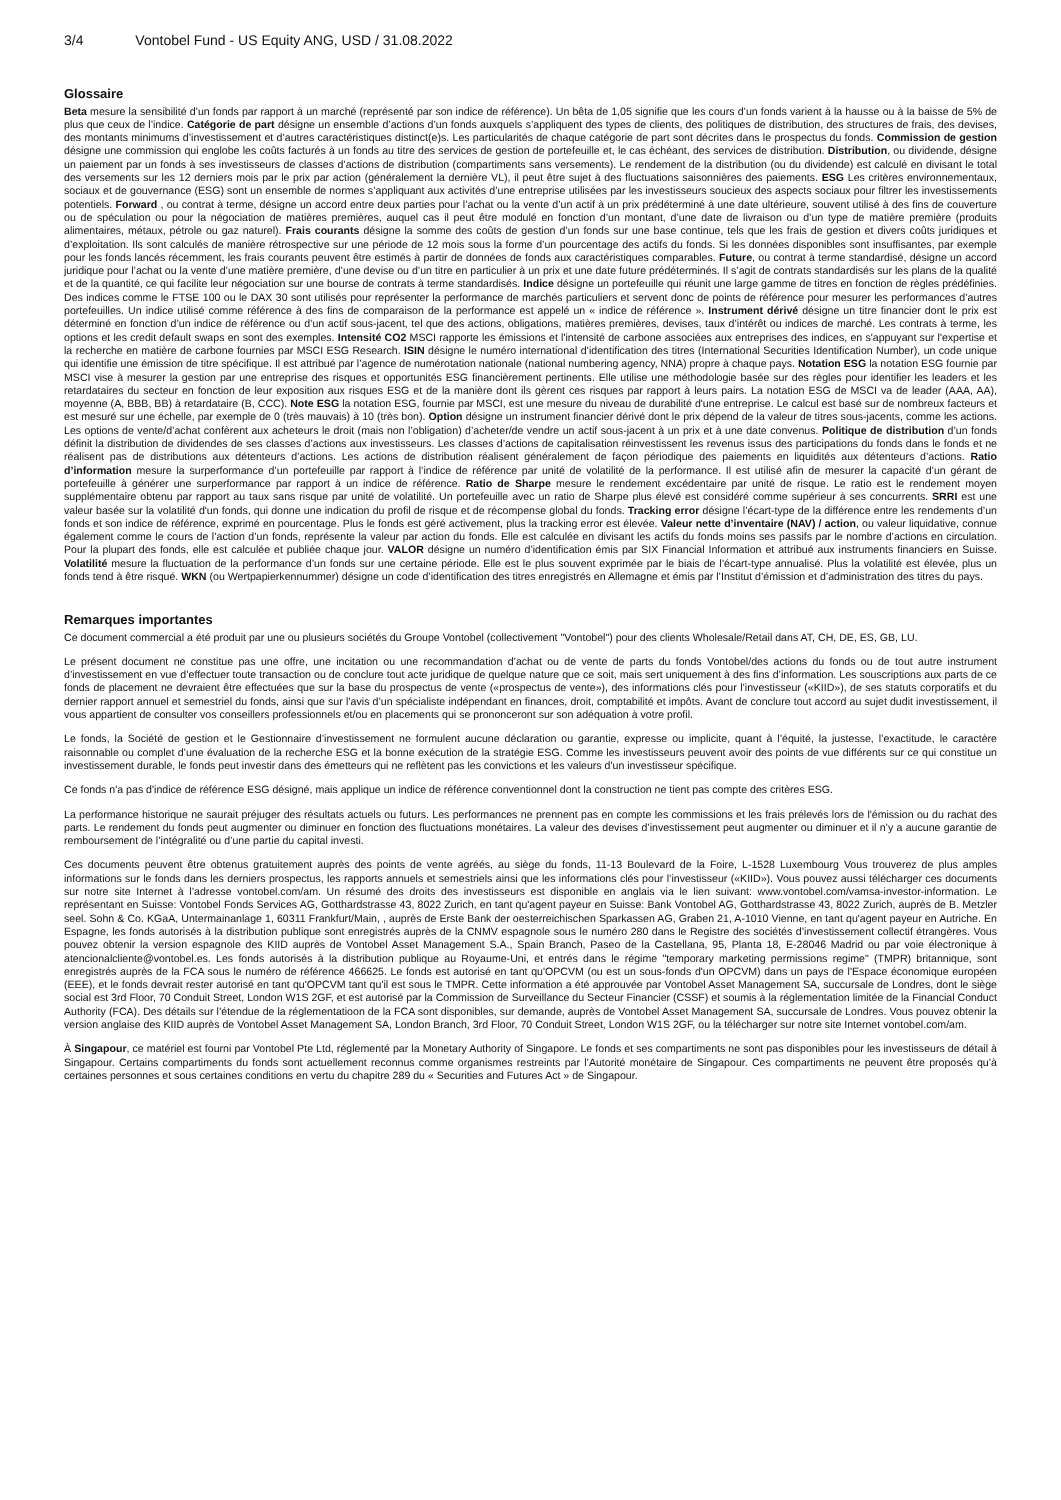3/4 Vontobel Fund - US Equity ANG, USD / 31.08.2022
Glossaire
Beta mesure la sensibilité d’un fonds par rapport à un marché (représenté par son indice de référence). Un bêta de 1,05 signifie que les cours d’un fonds varient à la hausse ou à la baisse de 5% de plus que ceux de l’indice. Catégorie de part désigne un ensemble d’actions d’un fonds auxquels s’appliquent des types de clients, des politiques de distribution, des structures de frais, des devises, des montants minimums d’investissement et d’autres caractéristiques distinct(e)s. Les particularités de chaque catégorie de part sont décrites dans le prospectus du fonds. Commission de gestion désigne une commission qui englobe les coûts facturés à un fonds au titre des services de gestion de portefeuille et, le cas échéant, des services de distribution. Distribution, ou dividende, désigne un paiement par un fonds à ses investisseurs de classes d’actions de distribution (compartiments sans versements). Le rendement de la distribution (ou du dividende) est calculé en divisant le total des versements sur les 12 derniers mois par le prix par action (généralement la dernière VL), il peut être sujet à des fluctuations saisonnières des paiements. ESG Les critères environnementaux, sociaux et de gouvernance (ESG) sont un ensemble de normes s’appliquant aux activités d’une entreprise utilisées par les investisseurs soucieux des aspects sociaux pour filtrer les investissements potentiels. Forward , ou contrat à terme, désigne un accord entre deux parties pour l’achat ou la vente d’un actif à un prix prédéterminé à une date ultérieure, souvent utilisé à des fins de couverture ou de spéculation ou pour la négociation de matières premières, auquel cas il peut être modulé en fonction d’un montant, d’une date de livraison ou d’un type de matière première (produits alimentaires, métaux, pétrole ou gaz naturel). Frais courants désigne la somme des coûts de gestion d’un fonds sur une base continue, tels que les frais de gestion et divers coûts juridiques et d’exploitation. Ils sont calculés de manière rétrospective sur une période de 12 mois sous la forme d’un pourcentage des actifs du fonds. Si les données disponibles sont insuffisantes, par exemple pour les fonds lancés récemment, les frais courants peuvent être estimés à partir de données de fonds aux caractéristiques comparables. Future, ou contrat à terme standardisé, désigne un accord juridique pour l’achat ou la vente d’une matière première, d’une devise ou d’un titre en particulier à un prix et une date future prédéterminés. Il s’agit de contrats standardisés sur les plans de la qualité et de la quantité, ce qui facilite leur négociation sur une bourse de contrats à terme standardisés. Indice désigne un portefeuille qui réunit une large gamme de titres en fonction de règles prédéfinies. Des indices comme le FTSE 100 ou le DAX 30 sont utilisés pour représenter la performance de marchés particuliers et servent donc de points de référence pour mesurer les performances d’autres portefeuilles. Un indice utilisé comme référence à des fins de comparaison de la performance est appelé un « indice de référence ». Instrument dérivé désigne un titre financier dont le prix est déterminé en fonction d’un indice de référence ou d’un actif sous-jacent, tel que des actions, obligations, matières premières, devises, taux d’intérêt ou indices de marché. Les contrats à terme, les options et les credit default swaps en sont des exemples. Intensité CO2 MSCI rapporte les émissions et l'intensité de carbone associées aux entreprises des indices, en s'appuyant sur l'expertise et la recherche en matière de carbone fournies par MSCI ESG Research. ISIN désigne le numéro international d’identification des titres (International Securities Identification Number), un code unique qui identifie une émission de titre spécifique. Il est attribué par l’agence de numérotation nationale (national numbering agency, NNA) propre à chaque pays. Notation ESG la notation ESG fournie par MSCI vise à mesurer la gestion par une entreprise des risques et opportunités ESG financièrement pertinents. Elle utilise une méthodologie basée sur des règles pour identifier les leaders et les retardataires du secteur en fonction de leur exposition aux risques ESG et de la manière dont ils gèrent ces risques par rapport à leurs pairs. La notation ESG de MSCI va de leader (AAA, AA), moyenne (A, BBB, BB) à retardataire (B, CCC). Note ESG la notation ESG, fournie par MSCI, est une mesure du niveau de durabilité d'une entreprise. Le calcul est basé sur de nombreux facteurs et est mesuré sur une échelle, par exemple de 0 (très mauvais) à 10 (très bon). Option désigne un instrument financier dérivé dont le prix dépend de la valeur de titres sous-jacents, comme les actions. Les options de vente/d’achat confèrent aux acheteurs le droit (mais non l’obligation) d’acheter/de vendre un actif sous-jacent à un prix et à une date convenus. Politique de distribution d’un fonds définit la distribution de dividendes de ses classes d’actions aux investisseurs. Les classes d’actions de capitalisation réinvestissent les revenus issus des participations du fonds dans le fonds et ne réalisent pas de distributions aux détenteurs d’actions. Les actions de distribution réalisent généralement de façon périodique des paiements en liquidités aux détenteurs d’actions. Ratio d’information mesure la surperformance d’un portefeuille par rapport à l’indice de référence par unité de volatilité de la performance. Il est utilisé afin de mesurer la capacité d’un gérant de portefeuille à générer une surperformance par rapport à un indice de référence. Ratio de Sharpe mesure le rendement excédentaire par unité de risque. Le ratio est le rendement moyen supplémentaire obtenu par rapport au taux sans risque par unité de volatilité. Un portefeuille avec un ratio de Sharpe plus élevé est considéré comme supérieur à ses concurrents. SRRI est une valeur basée sur la volatilité d'un fonds, qui donne une indication du profil de risque et de récompense global du fonds. Tracking error désigne l’écart-type de la différence entre les rendements d’un fonds et son indice de référence, exprimé en pourcentage. Plus le fonds est géré activement, plus la tracking error est élevée. Valeur nette d’inventaire (NAV) / action, ou valeur liquidative, connue également comme le cours de l’action d’un fonds, représente la valeur par action du fonds. Elle est calculée en divisant les actifs du fonds moins ses passifs par le nombre d’actions en circulation. Pour la plupart des fonds, elle est calculée et publiée chaque jour. VALOR désigne un numéro d’identification émis par SIX Financial Information et attribué aux instruments financiers en Suisse. Volatilité mesure la fluctuation de la performance d’un fonds sur une certaine période. Elle est le plus souvent exprimée par le biais de l’écart-type annualisé. Plus la volatilité est élevée, plus un fonds tend à être risqué. WKN (ou Wertpapierkennummer) désigne un code d’identification des titres enregistrés en Allemagne et émis par l’Institut d’émission et d’administration des titres du pays.
Remarques importantes
Ce document commercial a été produit par une ou plusieurs sociétés du Groupe Vontobel (collectivement "Vontobel") pour des clients Wholesale/Retail dans AT, CH, DE, ES, GB, LU.
Le présent document ne constitue pas une offre, une incitation ou une recommandation d’achat ou de vente de parts du fonds Vontobel/des actions du fonds ou de tout autre instrument d’investissement en vue d’effectuer toute transaction ou de conclure tout acte juridique de quelque nature que ce soit, mais sert uniquement à des fins d’information. Les souscriptions aux parts de ce fonds de placement ne devraient être effectuées que sur la base du prospectus de vente («prospectus de vente»), des informations clés pour l’investisseur («KIID»), de ses statuts corporatifs et du dernier rapport annuel et semestriel du fonds, ainsi que sur l’avis d’un spécialiste indépendant en finances, droit, comptabilité et impôts. Avant de conclure tout accord au sujet dudit investissement, il vous appartient de consulter vos conseillers professionnels et/ou en placements qui se prononceront sur son adéquation à votre profil.
Le fonds, la Société de gestion et le Gestionnaire d’investissement ne formulent aucune déclaration ou garantie, expresse ou implicite, quant à l’équité, la justesse, l’exactitude, le caractère raisonnable ou complet d’une évaluation de la recherche ESG et la bonne exécution de la stratégie ESG. Comme les investisseurs peuvent avoir des points de vue différents sur ce qui constitue un investissement durable, le fonds peut investir dans des émetteurs qui ne reflètent pas les convictions et les valeurs d'un investisseur spécifique.
Ce fonds n'a pas d'indice de référence ESG désigné, mais applique un indice de référence conventionnel dont la construction ne tient pas compte des critères ESG.
La performance historique ne saurait préjuger des résultats actuels ou futurs. Les performances ne prennent pas en compte les commissions et les frais prélevés lors de l'émission ou du rachat des parts. Le rendement du fonds peut augmenter ou diminuer en fonction des fluctuations monétaires. La valeur des devises d’investissement peut augmenter ou diminuer et il n’y a aucune garantie de remboursement de l’intégralité ou d’une partie du capital investi.
Ces documents peuvent être obtenus gratuitement auprès des points de vente agréés, au siège du fonds, 11-13 Boulevard de la Foire, L-1528 Luxembourg Vous trouverez de plus amples informations sur le fonds dans les derniers prospectus, les rapports annuels et semestriels ainsi que les informations clés pour l’investisseur («KIID»). Vous pouvez aussi télécharger ces documents sur notre site Internet à l’adresse vontobel.com/am. Un résumé des droits des investisseurs est disponible en anglais via le lien suivant: www.vontobel.com/vamsa-investor-information. Le représentant en Suisse: Vontobel Fonds Services AG, Gotthardstrasse 43, 8022 Zurich, en tant qu'agent payeur en Suisse: Bank Vontobel AG, Gotthardstrasse 43, 8022 Zurich, auprès de B. Metzler seel. Sohn & Co. KGaA, Untermainanlage 1, 60311 Frankfurt/Main, , auprès de Erste Bank der oesterreichischen Sparkassen AG, Graben 21, A-1010 Vienne, en tant qu'agent payeur en Autriche. En Espagne, les fonds autorisés à la distribution publique sont enregistrés auprès de la CNMV espagnole sous le numéro 280 dans le Registre des sociétés d’investissement collectif étrangères. Vous pouvez obtenir la version espagnole des KIID auprès de Vontobel Asset Management S.A., Spain Branch, Paseo de la Castellana, 95, Planta 18, E-28046 Madrid ou par voie électronique à atencionalcliente@vontobel.es. Les fonds autorisés à la distribution publique au Royaume-Uni, et entrés dans le régime "temporary marketing permissions regime" (TMPR) britannique, sont enregistrés auprès de la FCA sous le numéro de référence 466625. Le fonds est autorisé en tant qu'OPCVM (ou est un sous-fonds d'un OPCVM) dans un pays de l'Espace économique européen (EEE), et le fonds devrait rester autorisé en tant qu'OPCVM tant qu'il est sous le TMPR. Cette information a été approuvée par Vontobel Asset Management SA, succursale de Londres, dont le siège social est 3rd Floor, 70 Conduit Street, London W1S 2GF, et est autorisé par la Commission de Surveillance du Secteur Financier (CSSF) et soumis à la réglementation limitée de la Financial Conduct Authority (FCA). Des détails sur l’étendue de la réglementatioon de la FCA sont disponibles, sur demande, auprès de Vontobel Asset Management SA, succursale de Londres. Vous pouvez obtenir la version anglaise des KIID auprès de Vontobel Asset Management SA, London Branch, 3rd Floor, 70 Conduit Street, London W1S 2GF, ou la télécharger sur notre site Internet vontobel.com/am.
À Singapour, ce matériel est fourni par Vontobel Pte Ltd, réglementé par la Monetary Authority of Singapore. Le fonds et ses compartiments ne sont pas disponibles pour les investisseurs de détail à Singapour. Certains compartiments du fonds sont actuellement reconnus comme organismes restreints par l’Autorité monétaire de Singapour. Ces compartiments ne peuvent être proposés qu’à certaines personnes et sous certaines conditions en vertu du chapitre 289 du « Securities and Futures Act » de Singapour.